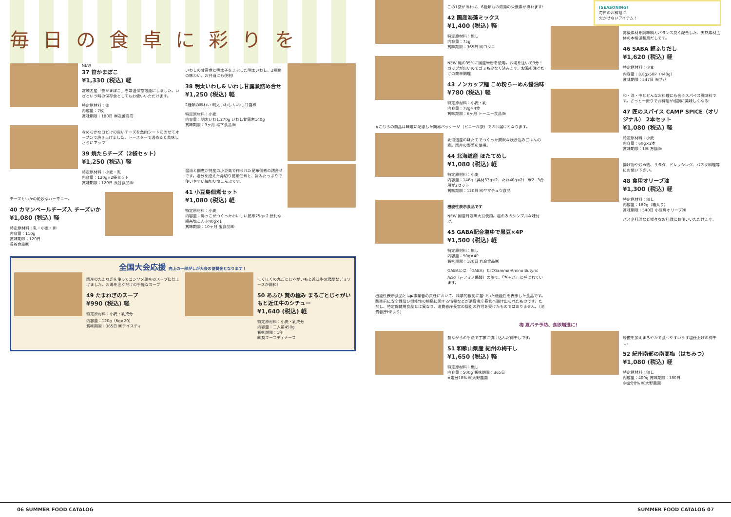毎日の食卓に彩りを
NEW
37 笹かまぼこ
¥1,330 (税込) 軽
宮城名産「笹かまぼこ」を常温保存可能にしました。いざという時の保存食としてもお使いいただけます。
特定原材料：卵
内容量：7枚
賞味期限：180日 ㈱及善商店
なめらかなロどけの良いチーズを魚肉シートにのせてオーブンで焼き上げました。トースターで温めると美味しさらにアップ!
39 焼たらチーズ（2袋セット）
¥1,250 (税込) 軽
特定原材料：小麦・乳
内容量：120g×2袋セット
賞味期限：120日 長谷食品㈱
チーズといかの絶妙なハーモニー。
40 カマンベールチーズ入 チーズいか
¥1,080 (税込) 軽
特定原材料：乳・小麦・卵
内容量：110g
賞味期限：120日
長谷食品㈱
いわしの甘露煮と明太子をまぶした明太いわし、2種類の味わい。お弁当にも便利!
38 明太いわし& いわし甘露煮詰め合せ
¥1,250 (税込) 軽
2種類の味わい 明太いわし いわし甘露煮
特定原材料：小麦
内容量：明太いわし270g いわし甘露煮140g
賞味期限：3ヶ月 松下食品㈱
醤油と佃煮が特産の小豆島で作られた昆布佃煮の詰合せです。塩分を控えた角切り昆布佃煮と、旨みたっぷりで使いやすい細切り塩こんぶです。
41 小豆島佃煮セット
¥1,080 (税込) 軽
特定原材料：小麦
内容量：島っこがつくったおいしい昆布75g×2 便利な絹糸塩こんぶ40g×1
賞味期限：10ヶ月 宝食品㈱
全国大会応援 売上の一部がしが大会の協賛金となります！
国産のたまねぎを使ってコンソメ風味のスープに仕上げました。お湯を注ぐだけの手軽なスープ
49 たまねぎのスープ
¥990 (税込) 軽
特定原材料：小麦・乳成分
内容量：120g（6g×20）
賞味期限：365日 ㈱テイスティ
ほくほくの丸ごとじゃがいもと近江牛の濃厚なデミソースが調和!
50 あふひ 贅の極み まるごとじゃがいもと近江牛のシチュー
¥1,640 (税込) 軽
特定原材料：小麦・乳成分
内容量：二人前450g
賞味期限：1年
㈱葵フーズディナーズ
この1袋があれば、6種類もの海藻の栄養素が摂れます!
42 国産海藻ミックス
¥1,400 (税込) 軽
特定原材料：無し
内容量：75g
賞味期限：365日 ㈲コタニ
NEW 麺の35%に国産米粉を使用。お湯を注いで3分！カップが無いのでゴミも少なく済みます。お湯を注ぐだけの簡単調理
43 ノンカップ麺 こめ粉らーめん醤油味
¥780 (税込) 軽
特定原材料：小麦・乳
内容量：78g×4食
賞味期限：6ヶ月 トーエー食品㈱
※こちらの商品は環境に配慮した簡易パッケージ（ビニール袋）でのお届けとなります。
北海道産のほたてでつくった贅沢な炊き込みごはんの素。国産の野菜を使用。
44 北海道産 ほたてめし
¥1,080 (税込) 軽
特定原材料：小麦
内容量：146g（具材33g×2、たれ40g×2） 米2~3合用が2セット
賞味期限：120日 ㈲ヤマチュウ食品
機能性表示食品です
NEW 国産丹波黒大豆使用。塩のみのシンプルな味付け。
45 GABA配合塩ゆで黒豆×4P
¥1,500 (税込) 軽
特定原材料：無し
内容量：50g×4P
賞味期限：180日 丸金食品㈱
GABAとは 「GABA」とはGamma-Amino Butyric Acid（γ-アミノ酪酸）の略で、「ギャバ」と呼ばれています。
機能性表示食品とは▶事業者の責任において、科学的根拠に基づいた機能性を表示した食品です。販売前に安全性及び機能性の根拠に関する情報などが消費者庁長官へ届け出られたものです。ただし、特定保健用食品とは異なり、消費者庁長官の個別の許可を受けたものではありません。（消費者庁HPより）
[SEASONING]
毎日のお料理に
欠かせないアイテム！
高級素材を調味料とバランス良く配合した、天然素材主体の本格派和風だしです。
46 SABA 鰹ふりだし
¥1,620 (税込) 軽
特定原材料：小麦
内容量：8.8gx50P（440g）
賞味期限：547日 ㈲サバ
和・洋・中とどんなお料理にも合うスパイス調味料です。さっと一振りでお料理が格別に美味しくなる!
47 匠のスパイス CAMP SPICE（オリジナル） 2本セット
¥1,080 (税込) 軽
特定原材料：小麦
内容量：60g×2本
賞味期限：1年 万福㈱
揚げ物や炒め物、サラダ、ドレッシング、パスタ料理等にお使い下さい。
48 食用オリーブ油
¥1,300 (税込) 軽
特定原材料：無し
内容量：182g（箱入り）
賞味期限：540日 小豆島オリーブ㈱
パスタ料理など様々なお料理にお使いいただけます。
梅 夏バテ予防、食欲増進に!
昔ながらの手法で丁寧に漬け込んだ梅干しです。
51 和歌山県産 紀州の梅干し
¥1,650 (税込) 軽
特定原材料：無し
内容量：500g 賞味期限：365日
※塩分18% ㈲大野農園
蜂蜜を加えまろやかで食べやすいうす塩仕上げの梅干し。
52 紀州南部の南高梅（はちみつ）
¥1,080 (税込) 軽
特定原材料：無し
内容量：400g 賞味期限：180日
※塩分8% ㈲大野農園
06 SUMMER FOOD CATALOG SUMMER FOOD CATALOG 07